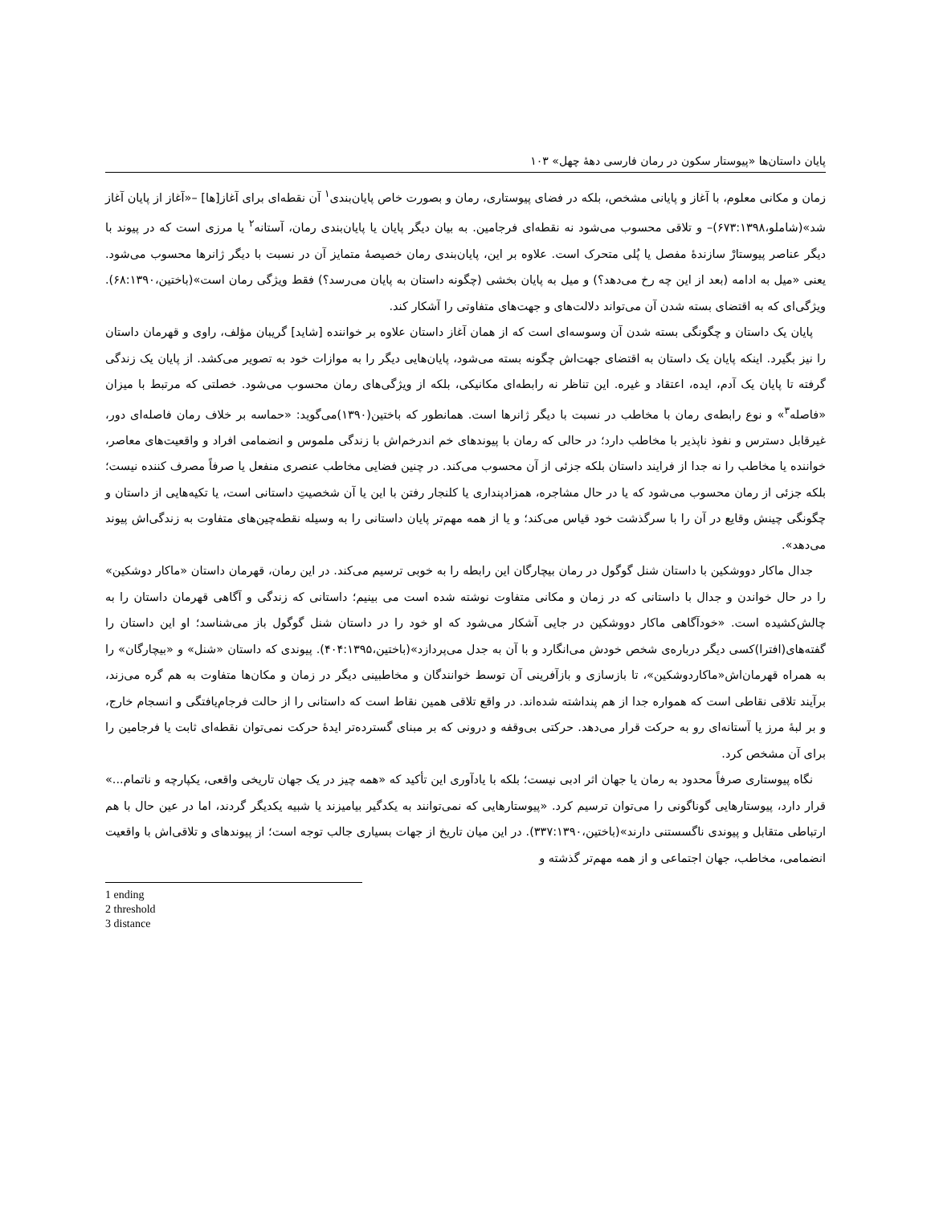پایان داستان‌ها «پیوستار سکون در رمان فارسی دهۀ چهل» ۱۰۳
زمان و مکانی معلوم، با آغاز و پایانی مشخص، بلکه در فضای پیوستاری، رمان و بصورت خاص پایان‌بندی<sup>۱</sup> آن نقطه‌ای برای آغاز[ها] –«آغاز از پایان آغاز شد»(شاملو،۶۷۳:۱۳۹۸)– و تلاقی محسوب می‌شود نه نقطه‌ای فرجامین. به بیان دیگر پایان یا پایان‌بندی رمان، آستانه<sup>۲</sup> یا مرزی است که در پیوند با دیگر عناصر پیوستارْ سازندۀ مفصل یا پُلی متحرک است. علاوه بر این، پایان‌بندی رمان خصیصۀ متمایز آن در نسبت با دیگر ژانرها محسوب می‌شود. یعنی «میل به ادامه (بعد از این چه رخ می‌دهد؟) و میل به پایان بخشی (چگونه داستان به پایان می‌رسد؟) فقط ویژگی رمان است»(باختین،۶۸:۱۳۹۰). ویژگی‌ای که به اقتضای بسته شدن آن می‌تواند دلالت‌های و جهت‌های متفاوتی را آشکار کند.
پایان یک داستان و چگونگی بسته شدن آن وسوسه‌ای است که از همان آغاز داستان علاوه بر خواننده [شاید] گریبان مؤلف، راوی و قهرمان داستان را نیز بگیرد. اینکه پایان یک داستان به اقتضای جهت‌اش چگونه بسته می‌شود، پایان‌هایی دیگر را به موازات خود به تصویر می‌کشد. از پایان یک زندگی گرفته تا پایان یک آدم، ایده، اعتقاد و غیره. این تناظر نه رابطه‌ای مکانیکی، بلکه از ویژگی‌های رمان محسوب می‌شود. خصلتی که مرتبط با میزان «فاصله<sup>۳</sup>» و نوع رابطه‌ی رمان با مخاطب در نسبت با دیگر ژانرها است. همانطور که باختین(۱۳۹۰)می‌گوید: «حماسه بر خلاف رمان فاصله‌ای دور، غیرقابل دسترس و نفوذ ناپذیر با مخاطب دارد؛ در حالی که رمان با پیوندهای خم اندرخم‌اش با زندگی ملموس و انضمامی افراد و واقعیت‌های معاصر، خواننده یا مخاطب را نه جدا از فرایند داستان بلکه جزئی از آن محسوب می‌کند. در چنین فضایی مخاطب عنصری منفعل یا صرفاً مصرف کننده نیست؛ بلکه جزئی از رمان محسوب می‌شود که یا در حال مشاجره، همزادپنداری یا کلنجار رفتن با این یا آن شخصیتِ داستانی است، یا تکیه‌هایی از داستان و چگونگی چینش وقایع در آن را با سرگذشت خود قیاس می‌کند؛ و یا از همه مهم‌تر پایان داستانی را به وسیله نقطه‌چین‌های متفاوت به زندگی‌اش پیوند می‌دهد».
جدال ماکار دووشکین با داستان شنل گوگول در رمان بیچارگان این رابطه را به خوبی ترسیم می‌کند. در این رمان، قهرمان داستان «ماکار دوشکین» را در حال خواندن و جدال با داستانی که در زمان و مکانی متفاوت نوشته شده است می بینیم؛ داستانی که زندگی و آگاهی قهرمان داستان را به چالش‌کشیده است. «خودآگاهی ماکار دووشکین در جایی آشکار می‌شود که او خود را در داستان شنل گوگول باز می‌شناسد؛ او این داستان را گفته‌های(افترا)کسی دیگر درباره‌ی شخص خودش می‌انگارد و با آن به جدل می‌پردازد»(باختین،۴۰۴:۱۳۹۵). پیوندی که داستان «شنل» و «بیچارگان» را به همراه قهرمان‌اش«ماکاردوشکین»، تا بازسازی و بازآفرینی آن توسط خوانندگان و مخاطبینی دیگر در زمان و مکان‌ها متفاوت به هم گره می‌زند، برآیند تلاقی نقاطی است که همواره جدا از هم پنداشته شده‌اند. در واقع تلاقی همین نقاط است که داستانی را از حالت فرجام‌یافتگی و انسجام خارج، و بر لبۀ مرز یا آستانه‌ای رو به حرکت قرار می‌دهد. حرکتی بی‌وقفه و درونی که بر مبنای گسترده‌تر ایدۀ حرکت نمی‌توان نقطه‌ای ثابت یا فرجامین را برای آن مشخص کرد.
نگاه پیوستاری صرفاً محدود به رمان یا جهان اثر ادبی نیست؛ بلکه با یادآوری این تأکید که «همه چیز در یک جهان تاریخی واقعی، یکپارچه و ناتمام...» قرار دارد، پیوستارهایی گوناگونی را می‌توان ترسیم کرد. «پیوستارهایی که نمی‌توانند به یکدگیر بیامیزند یا شبیه یکدیگر گردند، اما در عین حال با هم ارتباطی متقابل و پیوندی ناگسستنی دارند»(باختین،۳۳۷:۱۳۹۰). در این میان تاریخ از جهات بسیاری جالب توجه است؛ از پیوندهای و تلاقی‌اش با واقعیت انضمامی، مخاطب، جهان اجتماعی و از همه مهم‌تر گذشته و
1 ending
2 threshold
3 distance